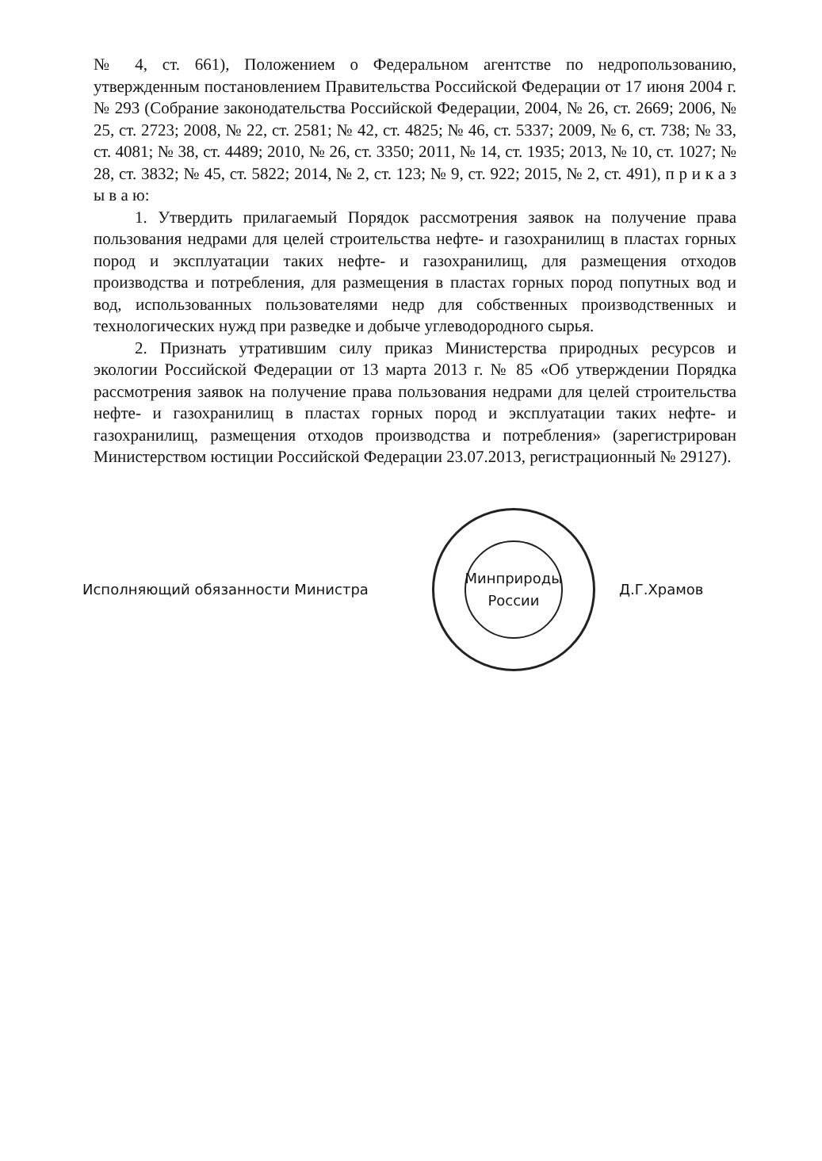№ 4, ст. 661), Положением о Федеральном агентстве по недропользованию, утвержденным постановлением Правительства Российской Федерации от 17 июня 2004 г. № 293 (Собрание законодательства Российской Федерации, 2004, № 26, ст. 2669; 2006, № 25, ст. 2723; 2008, № 22, ст. 2581; № 42, ст. 4825; № 46, ст. 5337; 2009, № 6, ст. 738; № 33, ст. 4081; № 38, ст. 4489; 2010, № 26, ст. 3350; 2011, № 14, ст. 1935; 2013, № 10, ст. 1027; № 28, ст. 3832; № 45, ст. 5822; 2014, № 2, ст. 123; № 9, ст. 922; 2015, № 2, ст. 491), п р и к а з ы в а ю:
1. Утвердить прилагаемый Порядок рассмотрения заявок на получение права пользования недрами для целей строительства нефте- и газохранилищ в пластах горных пород и эксплуатации таких нефте- и газохранилищ, для размещения отходов производства и потребления, для размещения в пластах горных пород попутных вод и вод, использованных пользователями недр для собственных производственных и технологических нужд при разведке и добыче углеводородного сырья.
2. Признать утратившим силу приказ Министерства природных ресурсов и экологии Российской Федерации от 13 марта 2013 г. № 85 «Об утверждении Порядка рассмотрения заявок на получение права пользования недрами для целей строительства нефте- и газохранилищ в пластах горных пород и эксплуатации таких нефте- и газохранилищ, размещения отходов производства и потребления» (зарегистрирован Министерством юстиции Российской Федерации 23.07.2013, регистрационный № 29127).
Исполняющий обязанности Министра
Минприроды России
Д.Г.Храмов